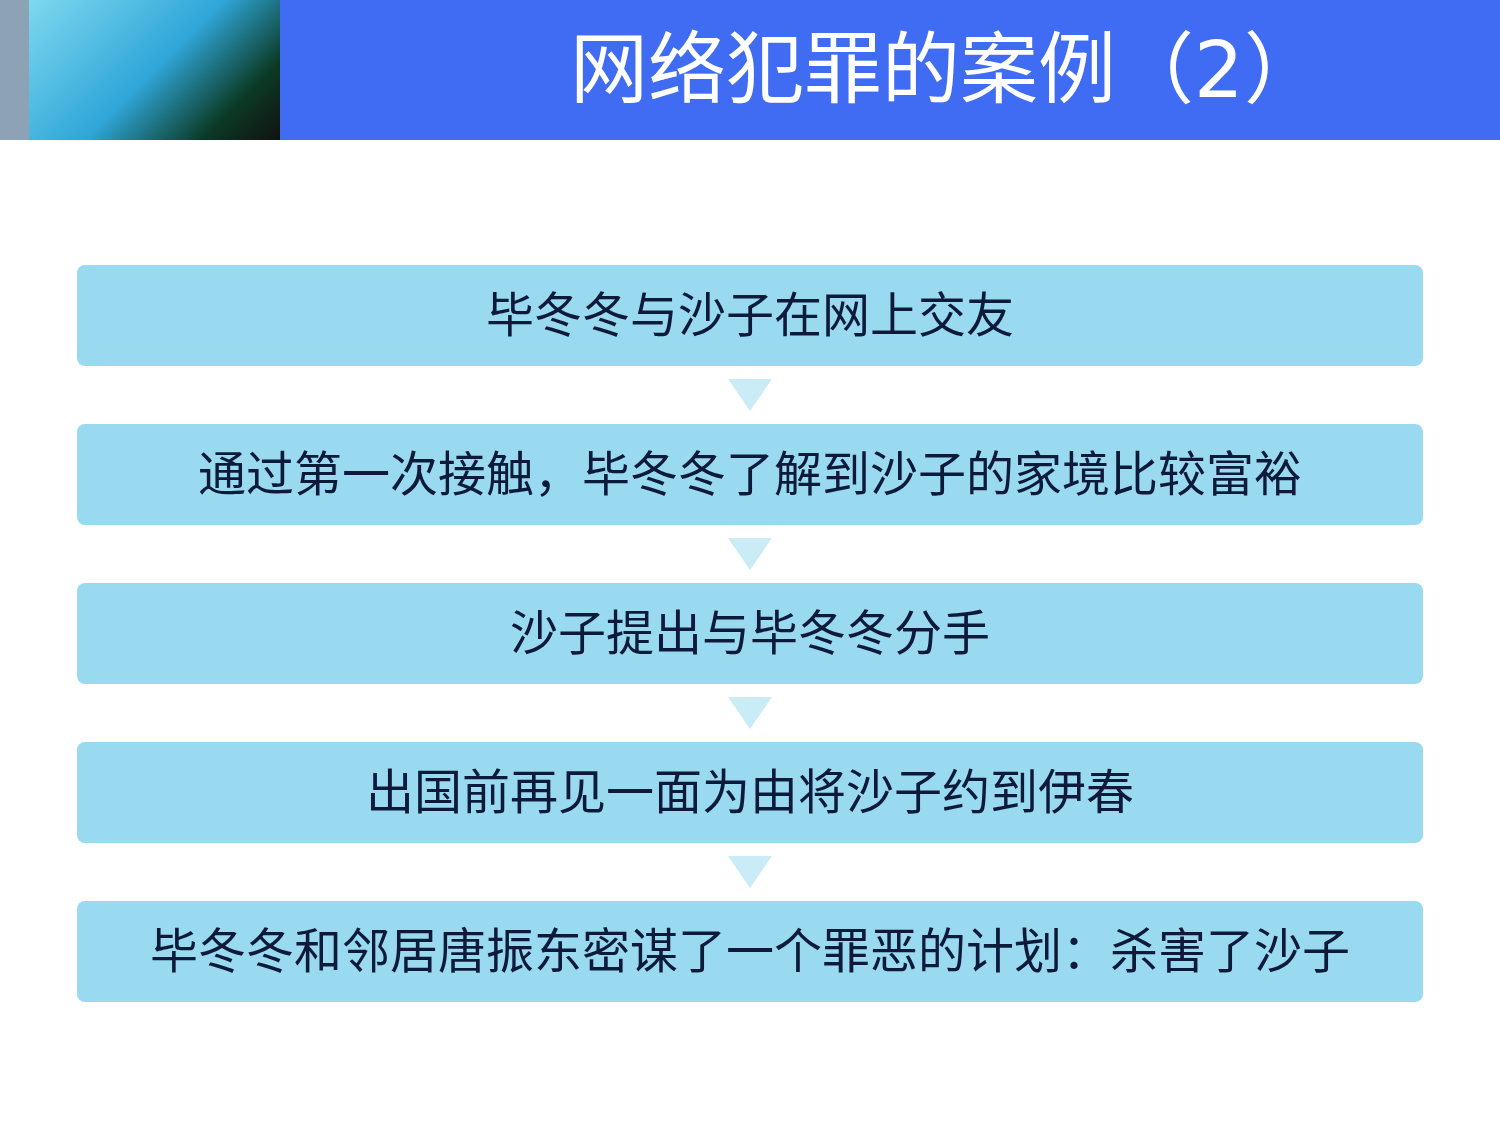网络犯罪的案例（2）
毕冬冬与沙子在网上交友
通过第一次接触，毕冬冬了解到沙子的家境比较富裕
沙子提出与毕冬冬分手
出国前再见一面为由将沙子约到伊春
毕冬冬和邻居唐振东密谋了一个罪恶的计划：杀害了沙子